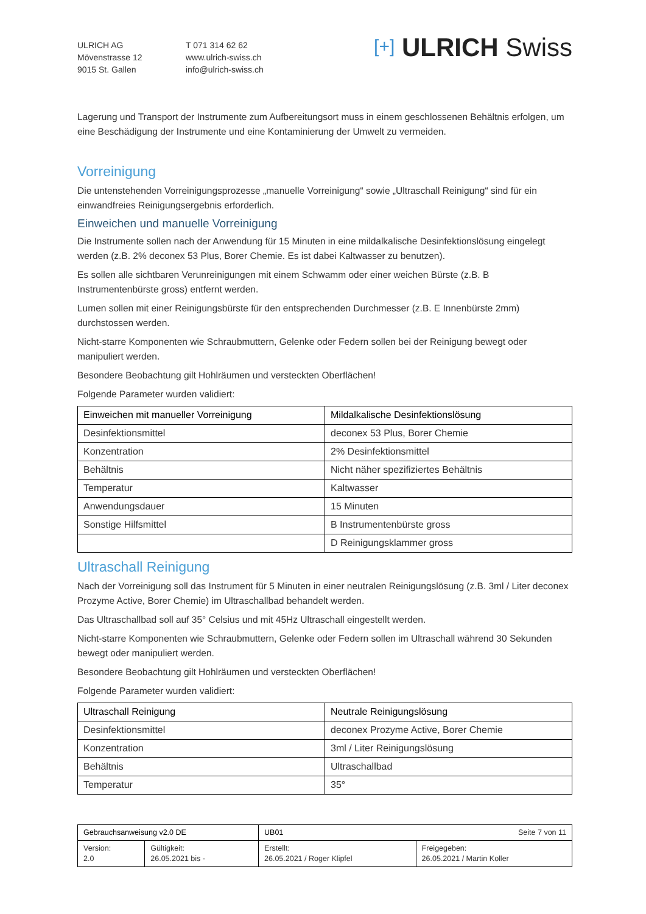ULRICH AG
Mövenstrasse 12
9015 St. Gallen
T 071 314 62 62
www.ulrich-swiss.ch
info@ulrich-swiss.ch
[+] ULRICH Swiss
Lagerung und Transport der Instrumente zum Aufbereitungsort muss in einem geschlossenen Behältnis erfolgen, um eine Beschädigung der Instrumente und eine Kontaminierung der Umwelt zu vermeiden.
Vorreinigung
Die untenstehenden Vorreinigungsprozesse „manuelle Vorreinigung“ sowie „Ultraschall Reinigung“ sind für ein einwandfreies Reinigungsergebnis erforderlich.
Einweichen und manuelle Vorreinigung
Die Instrumente sollen nach der Anwendung für 15 Minuten in eine mildalkalische Desinfektionslösung eingelegt werden (z.B. 2% deconex 53 Plus, Borer Chemie. Es ist dabei Kaltwasser zu benutzen).
Es sollen alle sichtbaren Verunreinigungen mit einem Schwamm oder einer weichen Bürste (z.B. B Instrumentenbürste gross) entfernt werden.
Lumen sollen mit einer Reinigungsbürste für den entsprechenden Durchmesser (z.B. E Innenbürste 2mm) durchstossen werden.
Nicht-starre Komponenten wie Schraubmuttern, Gelenke oder Federn sollen bei der Reinigung bewegt oder manipuliert werden.
Besondere Beobachtung gilt Hohlräumen und versteckten Oberflächen!
Folgende Parameter wurden validiert:
| Einweichen mit manueller Vorreinigung | Mildalkalische Desinfektionslösung |
| --- | --- |
| Desinfektionsmittel | deconex 53 Plus, Borer Chemie |
| Konzentration | 2% Desinfektionsmittel |
| Behältnis | Nicht näher spezifiziertes Behältnis |
| Temperatur | Kaltwasser |
| Anwendungsdauer | 15 Minuten |
| Sonstige Hilfsmittel | B Instrumentenbürste gross |
| | D Reinigungsklammer gross |
Ultraschall Reinigung
Nach der Vorreinigung soll das Instrument für 5 Minuten in einer neutralen Reinigungslösung (z.B. 3ml / Liter deconex Prozyme Active, Borer Chemie) im Ultraschallbad behandelt werden.
Das Ultraschallbad soll auf 35° Celsius und mit 45Hz Ultraschall eingestellt werden.
Nicht-starre Komponenten wie Schraubmuttern, Gelenke oder Federn sollen im Ultraschall während 30 Sekunden bewegt oder manipuliert werden.
Besondere Beobachtung gilt Hohlräumen und versteckten Oberflächen!
Folgende Parameter wurden validiert:
| Ultraschall Reinigung | Neutrale Reinigungslösung |
| --- | --- |
| Desinfektionsmittel | deconex Prozyme Active, Borer Chemie |
| Konzentration | 3ml / Liter Reinigungslösung |
| Behältnis | Ultraschallbad |
| Temperatur | 35° |
| Gebrauchsanweisung v2.0 DE | | UB01 Seite 7 von 11 | |
| Version: 2.0 | Gültigkeit: 26.05.2021 bis - | Erstellt: 26.05.2021 / Roger Klipfel | Freigegeben: 26.05.2021 / Martin Koller |